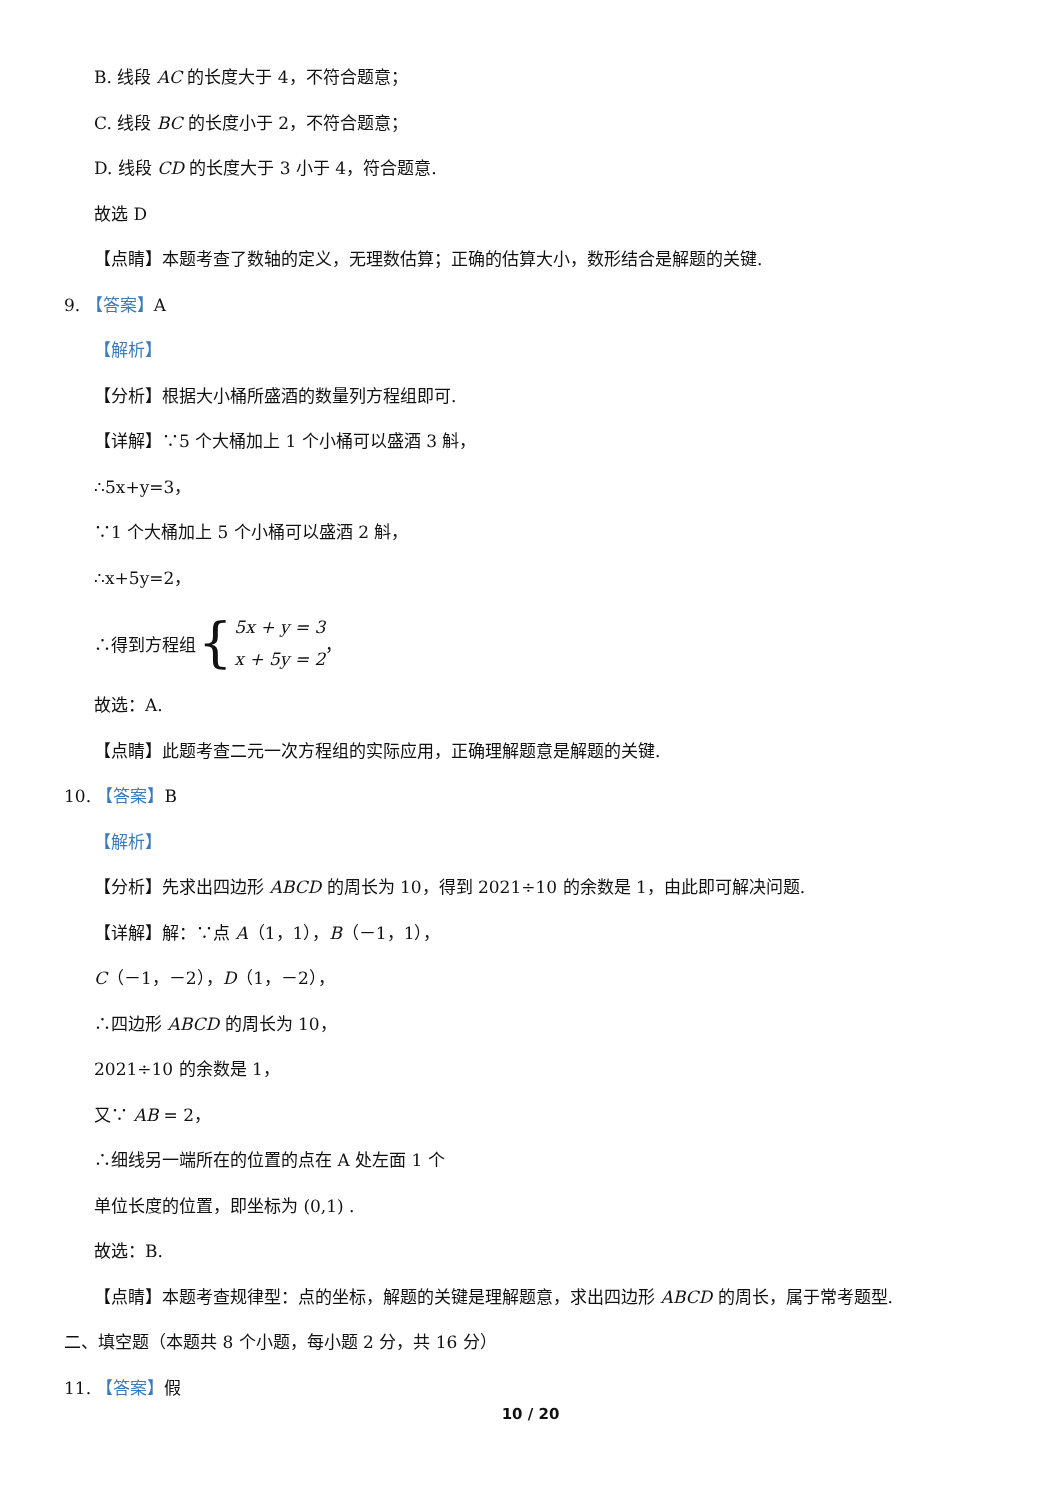B. 线段 AC 的长度大于 4，不符合题意；
C. 线段 BC 的长度小于 2，不符合题意；
D. 线段 CD 的长度大于 3 小于 4，符合题意.
故选 D
【点睛】本题考查了数轴的定义，无理数估算；正确的估算大小，数形结合是解题的关键.
9. 【答案】A
【解析】
【分析】根据大小桶所盛酒的数量列方程组即可.
【详解】∵5 个大桶加上 1 个小桶可以盛酒 3 斛，
∴5x+y=3，
∵1 个大桶加上 5 个小桶可以盛酒 2 斛，
∴x+5y=2，
∴得到方程组 { 5x + y = 3
x + 5y = 2 ，
故选：A.
【点睛】此题考查二元一次方程组的实际应用，正确理解题意是解题的关键.
10. 【答案】B
【解析】
【分析】先求出四边形 ABCD 的周长为 10，得到 2021÷10 的余数是 1，由此即可解决问题.
【详解】解：∵点 A（1，1），B（－1，1），
C（－1，－2），D（1，－2），
∴四边形 ABCD 的周长为 10，
2021÷10 的余数是 1，
又∵ AB = 2，
∴细线另一端所在的位置的点在 A 处左面 1 个
单位长度的位置，即坐标为 (0,1) .
故选：B.
【点睛】本题考查规律型：点的坐标，解题的关键是理解题意，求出四边形 ABCD 的周长，属于常考题型.
二、填空题（本题共 8 个小题，每小题 2 分，共 16 分）
11. 【答案】假
10 / 20